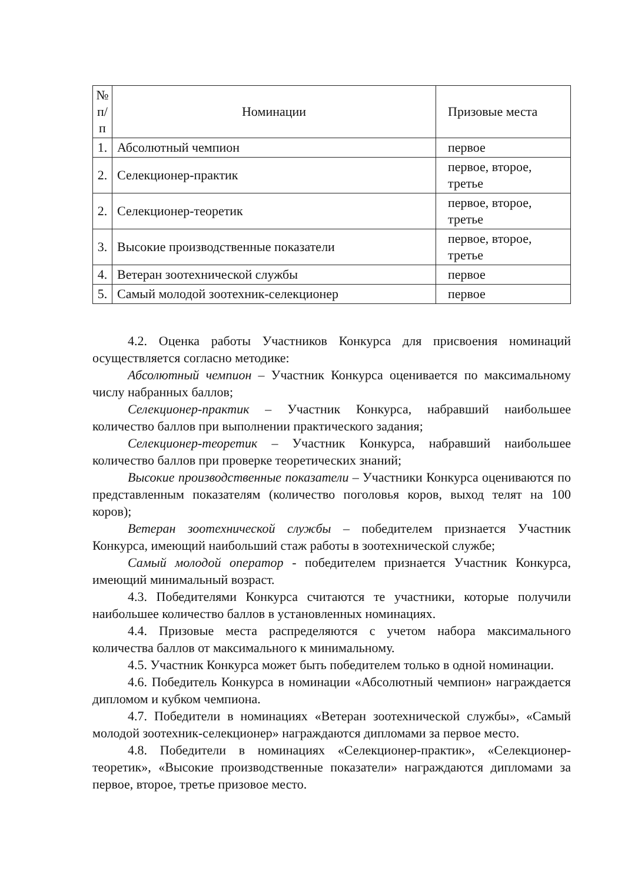| № п/п | Номинации | Призовые места |
| --- | --- | --- |
| 1. | Абсолютный чемпион | первое |
| 2. | Селекционер-практик | первое, второе, третье |
| 2. | Селекционер-теоретик | первое, второе, третье |
| 3. | Высокие производственные показатели | первое, второе, третье |
| 4. | Ветеран зоотехнической службы | первое |
| 5. | Самый молодой зоотехник-селекционер | первое |
4.2. Оценка работы Участников Конкурса для присвоения номинаций осуществляется согласно методике:
Абсолютный чемпион – Участник Конкурса оценивается по максимальному числу набранных баллов;
Селекционер-практик – Участник Конкурса, набравший наибольшее количество баллов при выполнении практического задания;
Селекционер-теоретик – Участник Конкурса, набравший наибольшее количество баллов при проверке теоретических знаний;
Высокие производственные показатели – Участники Конкурса оцениваются по представленным показателям (количество поголовья коров, выход телят на 100 коров);
Ветеран зоотехнической службы – победителем признается Участник Конкурса, имеющий наибольший стаж работы в зоотехнической службе;
Самый молодой оператор - победителем признается Участник Конкурса, имеющий минимальный возраст.
4.3. Победителями Конкурса считаются те участники, которые получили наибольшее количество баллов в установленных номинациях.
4.4. Призовые места распределяются с учетом набора максимального количества баллов от максимального к минимальному.
4.5. Участник Конкурса может быть победителем только в одной номинации.
4.6. Победитель Конкурса в номинации «Абсолютный чемпион» награждается дипломом и кубком чемпиона.
4.7. Победители в номинациях «Ветеран зоотехнической службы», «Самый молодой зоотехник-селекционер» награждаются дипломами за первое место.
4.8. Победители в номинациях «Селекционер-практик», «Селекционер-теоретик», «Высокие производственные показатели» награждаются дипломами за первое, второе, третье призовое место.